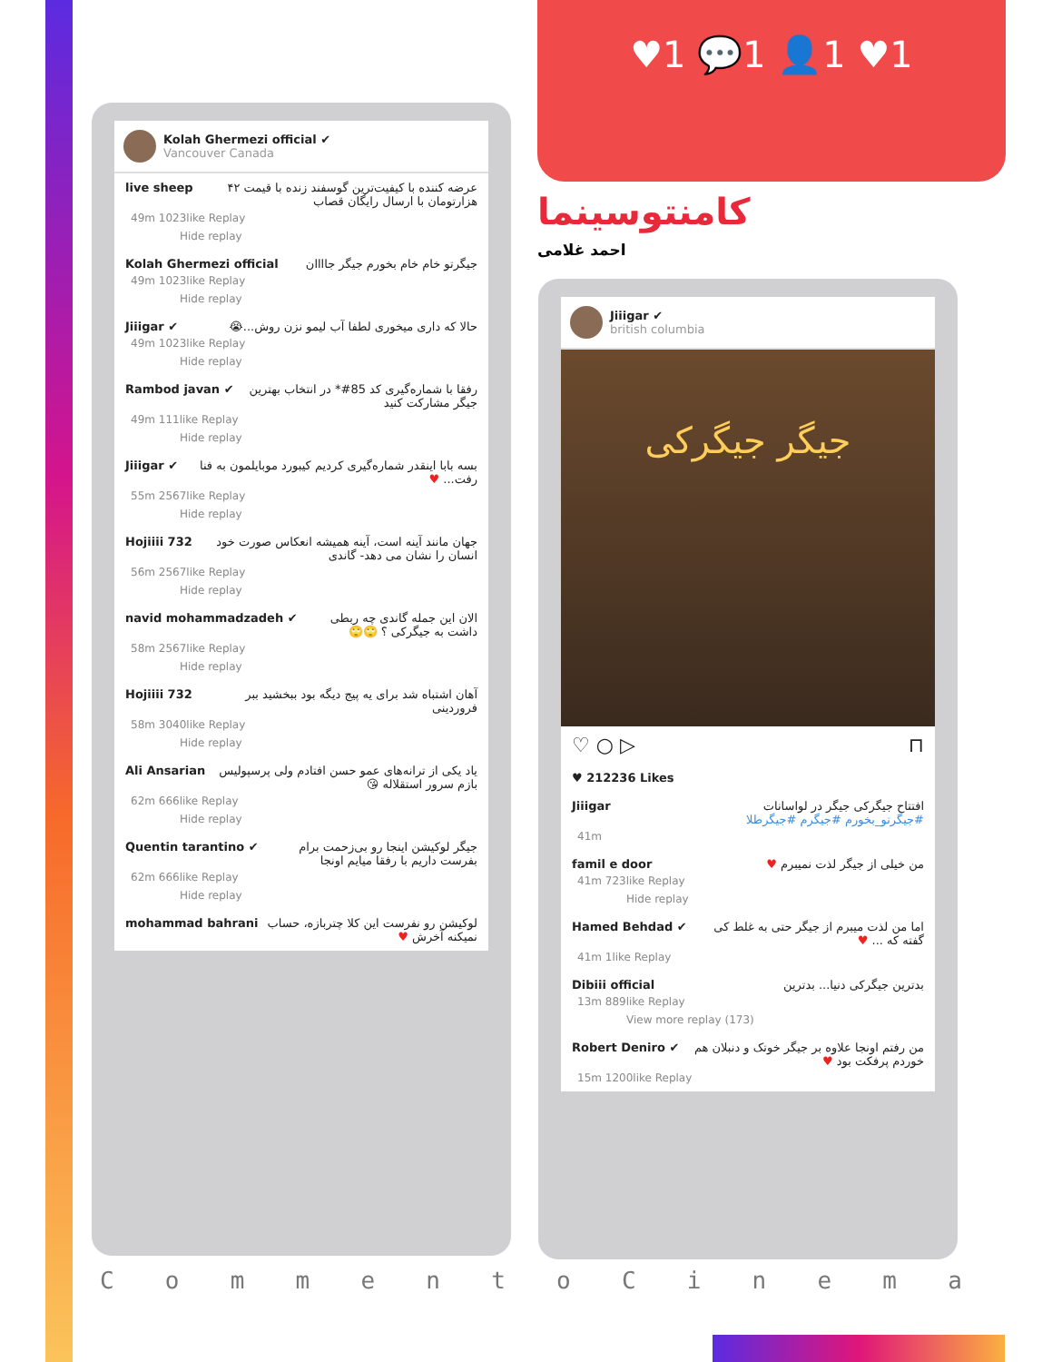♥1 💬1 👤1 ♥1
کامنتوسینما
احمد غلامی
Kolah Ghermezi official ✔
Vancouver Canada
live sheep عرضه کننده با کیفیت‌ترین گوسفند زنده با قیمت ۴۲ هزارتومان با ارسال رایگان قصاب
49m 1023like Replay
Hide replay
Kolah Ghermezi official جیگرتو خام خام بخورم جیگر جاااان
49m 1023like Replay
Hide replay
Jiiigar ✔ حالا که داری میخوری لطفا آب لیمو نزن روش...😭
49m 1023like Replay
Hide replay
Rambod javan ✔ رفقا با شماره‌گیری کد 85#* در انتخاب بهترین جیگر مشارکت کنید
49m 111like Replay
Hide replay
Jiiigar ✔ بسه بابا اینقدر شماره‌گیری کردیم کیبورد موبایلمون به فنا رفت... ♥
55m 2567like Replay
Hide replay
Hojiiii 732 جهان مانند آینه است، آینه همیشه انعکاس صورت خود انسان را نشان می دهد- گاندی
56m 2567like Replay
Hide replay
navid mohammadzadeh ✔ الان این جمله گاندی چه ربطی داشت به جیگرکی ؟ 🙄🙄
58m 2567like Replay
Hide replay
Hojiiii 732 آهان اشتباه شد برای یه پیج دیگه بود ببخشید ببر فروردینی
58m 3040like Replay
Hide replay
Ali Ansarian یاد یکی از ترانه‌های عمو حسن افتادم ولی پرسپولیس بازم سرور استقلاله 😘
62m 666like Replay
Hide replay
Quentin tarantino ✔ جیگر لوکیشن اینجا رو بی‌زحمت برام بفرست داریم با رفقا میایم اونجا
62m 666like Replay
Hide replay
mohammad bahrani لوکیشن رو نفرست این کلا چترباز‌ه، حساب نمیکنه آخرش ♥
Jiiigar ✔
british columbia
جیگر جیگرکی
♡ ○ ▷ ⊓
♥ 212236 Likes
Jiiigar افتتاح جیگرکی جیگر در لواسانات
#جیگرتو_بخورم #جیگرم #جیگرطلا
41m
famil e door من خیلی از جیگر لذت نمیبرم ♥
41m 723like Replay
Hide replay
Hamed Behdad ✔ اما من لذت میبرم از جیگر حتی به غلط کی گفته که ... ♥
41m 1like Replay
Dibiii official بدترین جیگرکی دنیا... بدترین
13m 889like Replay
View more replay (173)
Robert Deniro ✔ من رفتم اونجا علاوه بر جیگر خوتک و دنبلان هم خوردم پرفکت بود ♥
15m 1200like Replay
C o m m e n t o C i n e m a